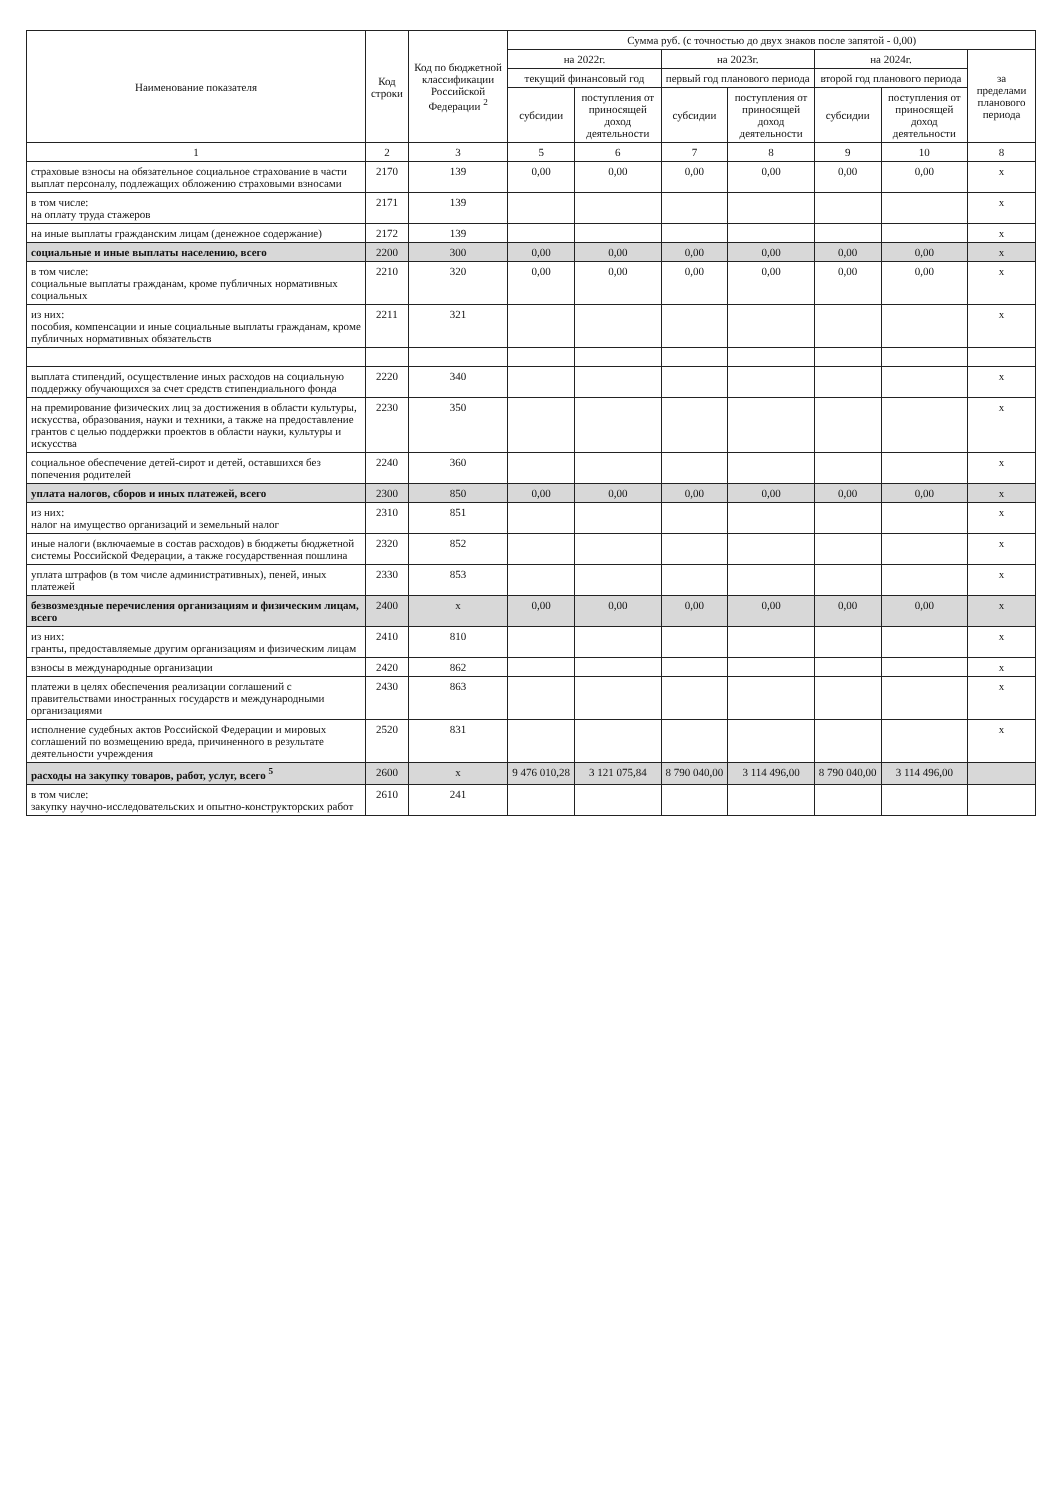| Наименование показателя | Код строки | Код по бюджетной классификации Российской Федерации <sup>2</sup> | Сумма руб. (с точностью до двух знаков после запятой - 0,00) | | | | | | |
| --- | --- | --- | --- | --- | --- | --- | --- | --- | --- |
| | | | на 2022г. | | на 2023г. | | на 2024г. | | за пределами планового периода |
| | | | текущий финансовый год | | первый год планового периода | | второй год планового периода | | |
| | | | субсидии | поступления от приносящей доход деятельности | субсидии | поступления от приносящей доход деятельности | субсидии | поступления от приносящей доход деятельности | |
| 1 | 2 | 3 | 5 | 6 | 7 | 8 | 9 | 10 | 8 |
| страховые взносы на обязательное социальное страхование в части выплат персоналу, подлежащих обложению страховыми взносами | 2170 | 139 | 0,00 | 0,00 | 0,00 | 0,00 | 0,00 | 0,00 | x |
| в том числе: на оплату труда стажеров | 2171 | 139 | | | | | | | x |
| на иные выплаты гражданским лицам (денежное содержание) | 2172 | 139 | | | | | | | x |
| социальные и иные выплаты населению, всего | 2200 | 300 | 0,00 | 0,00 | 0,00 | 0,00 | 0,00 | 0,00 | x |
| в том числе: социальные выплаты гражданам, кроме публичных нормативных социальных | 2210 | 320 | 0,00 | 0,00 | 0,00 | 0,00 | 0,00 | 0,00 | x |
| из них: пособия, компенсации и иные социальные выплаты гражданам, кроме публичных нормативных обязательств | 2211 | 321 | | | | | | | x |
| выплата стипендий, осуществление иных расходов на социальную поддержку обучающихся за счет средств стипендиального фонда | 2220 | 340 | | | | | | | x |
| на премирование физических лиц за достижения в области культуры, искусства, образования, науки и техники, а также на предоставление грантов с целью поддержки проектов в области науки, культуры и искусства | 2230 | 350 | | | | | | | x |
| социальное обеспечение детей-сирот и детей, оставшихся без попечения родителей | 2240 | 360 | | | | | | | x |
| уплата налогов, сборов и иных платежей, всего | 2300 | 850 | 0,00 | 0,00 | 0,00 | 0,00 | 0,00 | 0,00 | x |
| из них: налог на имущество организаций и земельный налог | 2310 | 851 | | | | | | | x |
| иные налоги (включаемые в состав расходов) в бюджеты бюджетной системы Российской Федерации, а также государственная пошлина | 2320 | 852 | | | | | | | x |
| уплата штрафов (в том числе административных), пеней, иных платежей | 2330 | 853 | | | | | | | x |
| безвозмездные перечисления организациям и физическим лицам, всего | 2400 | x | 0,00 | 0,00 | 0,00 | 0,00 | 0,00 | 0,00 | x |
| из них: гранты, предоставляемые другим организациям и физическим лицам | 2410 | 810 | | | | | | | x |
| взносы в международные организации | 2420 | 862 | | | | | | | x |
| платежи в целях обеспечения реализации соглашений с правительствами иностранных государств и международными организациями | 2430 | 863 | | | | | | | x |
| исполнение судебных актов Российской Федерации и мировых соглашений по возмещению вреда, причиненного в результате деятельности учреждения | 2520 | 831 | | | | | | | x |
| расходы на закупку товаров, работ, услуг, всего <sup>5</sup> | 2600 | x | 9 476 010,28 | 3 121 075,84 | 8 790 040,00 | 3 114 496,00 | 8 790 040,00 | 3 114 496,00 | |
| в том числе: закупку научно-исследовательских и опытно-конструкторских работ | 2610 | 241 | | | | | | | |